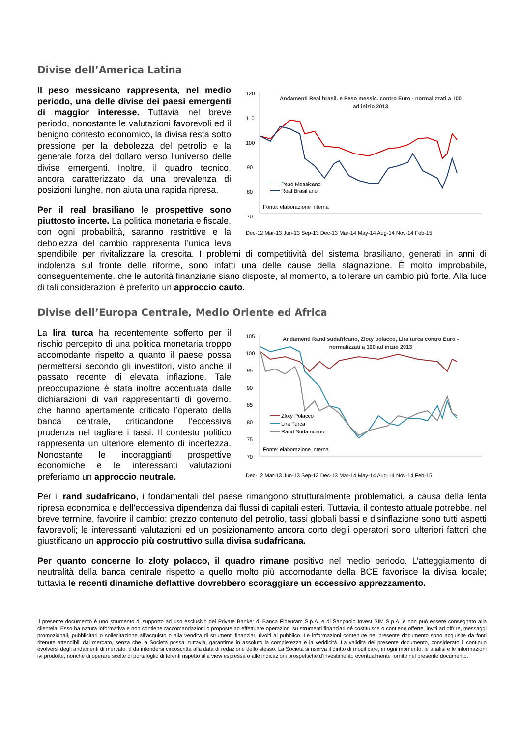Divise dell’America Latina
120
110
100
90
80
70
Andamenti Real brasil. e Peso messic. contro Euro - normalizzati a 100
ad inizio 2013
Peso Messicano
Real Brasiliano
Fonte: elaborazione interna
Dec-12 Mar-13 Jun-13 Sep-13 Dec-13 Mar-14 May-14 Aug-14 Nov-14 Feb-15
Il peso messicano rappresenta, nel medio periodo, una delle divise dei paesi emergenti di maggior interesse. Tuttavia nel breve periodo, nonostante le valutazioni favorevoli ed il benigno contesto economico, la divisa resta sotto pressione per la debolezza del petrolio e la generale forza del dollaro verso l’universo delle divise emergenti. Inoltre, il quadro tecnico, ancora caratterizzato da una prevalenza di posizioni lunghe, non aiuta una rapida ripresa.
Per il real brasiliano le prospettive sono piuttosto incerte. La politica monetaria e fiscale, con ogni probabilità, saranno restrittive e la debolezza del cambio rappresenta l’unica leva spendibile per rivitalizzare la crescita. I problemi di competitività del sistema brasiliano, generati in anni di indolenza sul fronte delle riforme, sono infatti una delle cause della stagnazione. È molto improbabile, conseguentemente, che le autorità finanziarie siano disposte, al momento, a tollerare un cambio più forte. Alla luce di tali considerazioni è preferito un approccio cauto.
Divise dell’Europa Centrale, Medio Oriente ed Africa
105
100
95
90
85
80
75
70
Andamenti Rand sudafricano, Zloty polacco, Lira turca contro Euro -
normalizzati a 100 ad inizio 2013
Zloty Polacco
Lira Turca
Rand Sudafricano
Fonte: elaborazione interna
Dec-12 Mar-13 Jun-13 Sep-13 Dec-13 Mar-14 May-14 Aug-14 Nov-14 Feb-15
La lira turca ha recentemente sofferto per il rischio percepito di una politica monetaria troppo accomodante rispetto a quanto il paese possa permettersi secondo gli investitori, visto anche il passato recente di elevata inflazione. Tale preoccupazione è stata inoltre accentuata dalle dichiarazioni di vari rappresentanti di governo, che hanno apertamente criticato l’operato della banca centrale, criticandone l’eccessiva prudenza nel tagliare i tassi. Il contesto politico rappresenta un ulteriore elemento di incertezza. Nonostante le incoraggianti prospettive economiche e le interessanti valutazioni preferiamo un approccio neutrale.
Per il rand sudafricano, i fondamentali del paese rimangono strutturalmente problematici, a causa della lenta ripresa economica e dell’eccessiva dipendenza dai flussi di capitali esteri. Tuttavia, il contesto attuale potrebbe, nel breve termine, favorire il cambio: prezzo contenuto del petrolio, tassi globali bassi e disinflazione sono tutti aspetti favorevoli; le interessanti valutazioni ed un posizionamento ancora corto degli operatori sono ulteriori fattori che giustificano un approccio più costruttivo sulla divisa sudafricana.
Per quanto concerne lo zloty polacco, il quadro rimane positivo nel medio periodo. L’atteggiamento di neutralità della banca centrale rispetto a quello molto più accomodante della BCE favorisce la divisa locale; tuttavia le recenti dinamiche deflattive dovrebbero scoraggiare un eccessivo apprezzamento.
Il presente documento è uno strumento di supporto ad uso esclusivo dei Private Banker di Banca Fideuram S.p.A. e di Sanpaolo Invest SIM S.p.A. e non può essere consegnato alla clientela. Esso ha natura informativa e non contiene raccomandazioni o proposte ad effettuare operazioni su strumenti finanziari né costituisce o contiene offerte, inviti ad offrire, messaggi promozionali, pubblicitari o sollecitazione all’acquisto o alla vendita di strumenti finanziari rivolti al pubblico. Le informazioni contenute nel presente documento sono acquisite da fonti ritenute attendibili dal mercato, senza che la Società possa, tuttavia, garantirne in assoluto la completezza e la veridicità. La validità del presente documento, considerato il continuo evolversi degli andamenti di mercato, è da intendersi circoscritta alla data di redazione dello stesso. La Società si riserva il diritto di modificare, in ogni momento, le analisi e le informazioni ivi prodotte, nonché di operare scelte di portafoglio differenti rispetto alla view espressa o alle indicazioni prospettiche d’investimento eventualmente fornite nel presente documento.